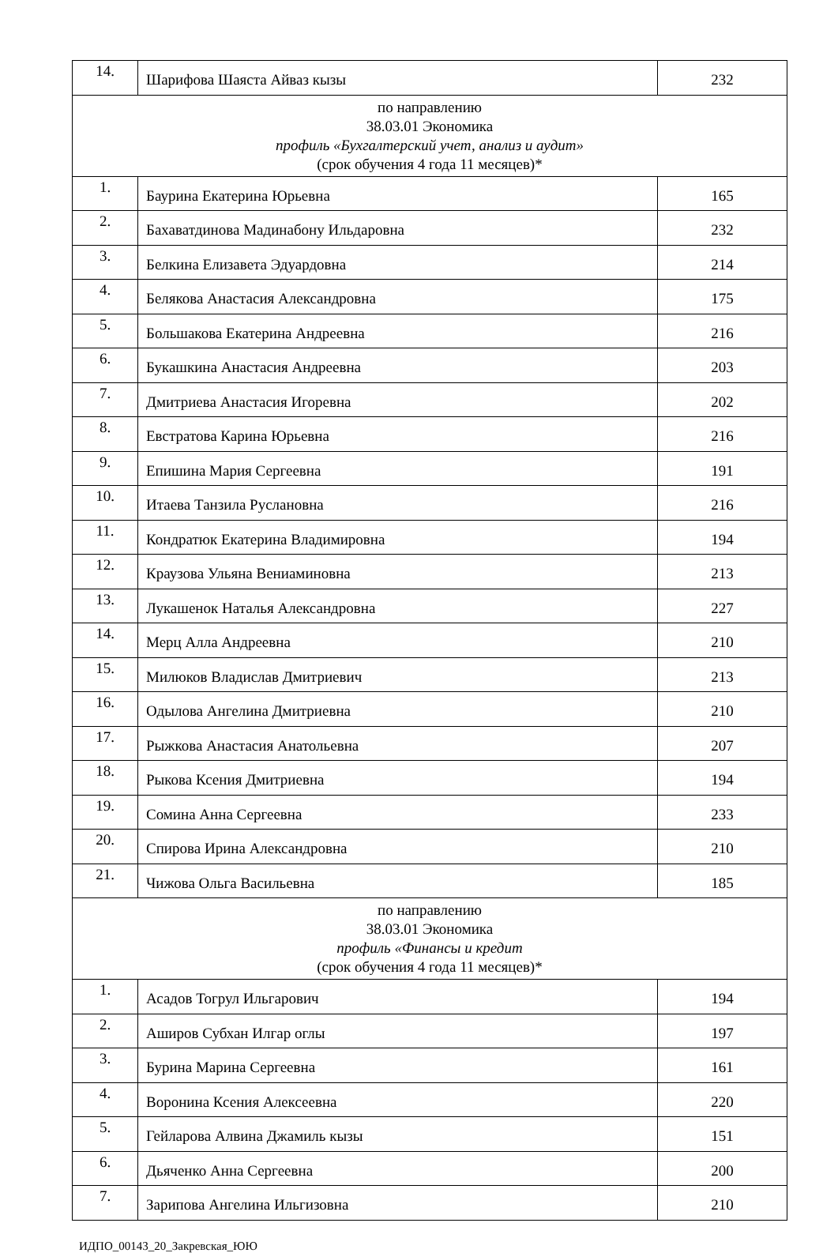| 14. | Шарифова Шаяста Айваз кызы | 232 |
| по направлению 38.03.01 Экономика профиль «Бухгалтерский учет, анализ и аудит» (срок обучения 4 года 11 месяцев)* | | |
| 1. | Баурина Екатерина Юрьевна | 165 |
| 2. | Бахаватдинова Мадинабону Ильдаровна | 232 |
| 3. | Белкина Елизавета Эдуардовна | 214 |
| 4. | Белякова Анастасия Александровна | 175 |
| 5. | Большакова Екатерина Андреевна | 216 |
| 6. | Букашкина Анастасия Андреевна | 203 |
| 7. | Дмитриева Анастасия Игоревна | 202 |
| 8. | Евстратова Карина Юрьевна | 216 |
| 9. | Епишина Мария Сергеевна | 191 |
| 10. | Итаева Танзила Руслановна | 216 |
| 11. | Кондратюк Екатерина Владимировна | 194 |
| 12. | Краузова Ульяна Вениаминовна | 213 |
| 13. | Лукашенок Наталья Александровна | 227 |
| 14. | Мерц Алла Андреевна | 210 |
| 15. | Милюков Владислав Дмитриевич | 213 |
| 16. | Одылова Ангелина Дмитриевна | 210 |
| 17. | Рыжкова Анастасия Анатольевна | 207 |
| 18. | Рыкова Ксения Дмитриевна | 194 |
| 19. | Сомина Анна Сергеевна | 233 |
| 20. | Спирова Ирина Александровна | 210 |
| 21. | Чижова Ольга Васильевна | 185 |
| по направлению 38.03.01 Экономика профиль «Финансы и кредит (срок обучения 4 года 11 месяцев)* | | |
| 1. | Асадов Тогрул Ильгарович | 194 |
| 2. | Аширов Субхан Илгар оглы | 197 |
| 3. | Бурина Марина Сергеевна | 161 |
| 4. | Воронина Ксения Алексеевна | 220 |
| 5. | Гейларова Алвина Джамиль кызы | 151 |
| 6. | Дьяченко Анна Сергеевна | 200 |
| 7. | Зарипова Ангелина Ильгизовна | 210 |
ИДПО_00143_20_Закревская_ЮЮ